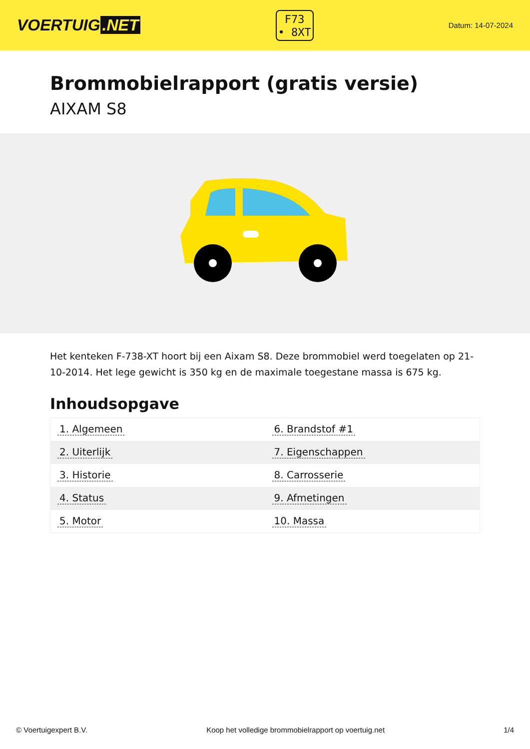VOERTUIG.NET
F73
• 8XT
Datum: 14-07-2024
Brommobielrapport (gratis versie)
AIXAM S8
Het kenteken F-738-XT hoort bij een Aixam S8. Deze brommobiel werd toegelaten op 21-10-2014. Het lege gewicht is 350 kg en de maximale toegestane massa is 675 kg.
Inhoudsopgave
| 1. Algemeen | 6. Brandstof #1 |
| 2. Uiterlijk | 7. Eigenschappen |
| 3. Historie | 8. Carrosserie |
| 4. Status | 9. Afmetingen |
| 5. Motor | 10. Massa |
© Voertuigexpert B.V. Koop het volledige brommobielrapport op voertuig.net 1/4